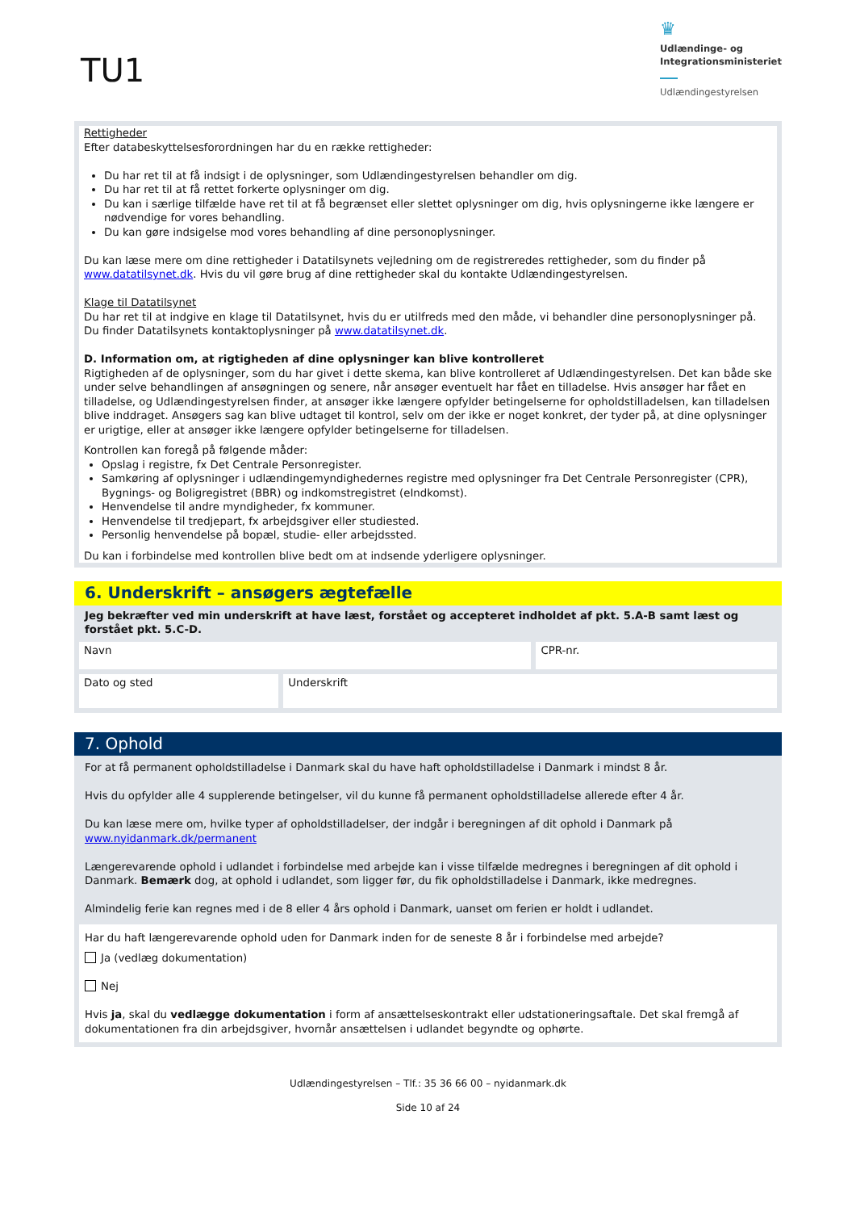TU1
♛
Udlændinge- og
Integrationsministeriet
Udlændingestyrelsen
Rettigheder
Efter databeskyttelsesforordningen har du en række rettigheder:
Du har ret til at få indsigt i de oplysninger, som Udlændingestyrelsen behandler om dig.
Du har ret til at få rettet forkerte oplysninger om dig.
Du kan i særlige tilfælde have ret til at få begrænset eller slettet oplysninger om dig, hvis oplysningerne ikke længere er nødvendige for vores behandling.
Du kan gøre indsigelse mod vores behandling af dine personoplysninger.
Du kan læse mere om dine rettigheder i Datatilsynets vejledning om de registreredes rettigheder, som du finder på www.datatilsynet.dk. Hvis du vil gøre brug af dine rettigheder skal du kontakte Udlændingestyrelsen.
Klage til Datatilsynet
Du har ret til at indgive en klage til Datatilsynet, hvis du er utilfreds med den måde, vi behandler dine personoplysninger på. Du finder Datatilsynets kontaktoplysninger på www.datatilsynet.dk.
D. Information om, at rigtigheden af dine oplysninger kan blive kontrolleret
Rigtigheden af de oplysninger, som du har givet i dette skema, kan blive kontrolleret af Udlændingestyrelsen. Det kan både ske under selve behandlingen af ansøgningen og senere, når ansøger eventuelt har fået en tilladelse. Hvis ansøger har fået en tilladelse, og Udlændingestyrelsen finder, at ansøger ikke længere opfylder betingelserne for opholdstilladelsen, kan tilladelsen blive inddraget. Ansøgers sag kan blive udtaget til kontrol, selv om der ikke er noget konkret, der tyder på, at dine oplysninger er urigtige, eller at ansøger ikke længere opfylder betingelserne for tilladelsen.
Kontrollen kan foregå på følgende måder:
Opslag i registre, fx Det Centrale Personregister.
Samkøring af oplysninger i udlændingemyndighedernes registre med oplysninger fra Det Centrale Personregister (CPR), Bygnings- og Boligregistret (BBR) og indkomstregistret (eIndkomst).
Henvendelse til andre myndigheder, fx kommuner.
Henvendelse til tredjepart, fx arbejdsgiver eller studiested.
Personlig henvendelse på bopæl, studie- eller arbejdssted.
Du kan i forbindelse med kontrollen blive bedt om at indsende yderligere oplysninger.
6. Underskrift – ansøgers ægtefælle
Jeg bekræfter ved min underskrift at have læst, forstået og accepteret indholdet af pkt. 5.A-B samt læst og forstået pkt. 5.C-D.
| Navn | | CPR-nr. |
| Dato og sted | Underskrift | |
7. Ophold
For at få permanent opholdstilladelse i Danmark skal du have haft opholdstilladelse i Danmark i mindst 8 år.
Hvis du opfylder alle 4 supplerende betingelser, vil du kunne få permanent opholdstilladelse allerede efter 4 år.
Du kan læse mere om, hvilke typer af opholdstilladelser, der indgår i beregningen af dit ophold i Danmark på www.nyidanmark.dk/permanent
Længerevarende ophold i udlandet i forbindelse med arbejde kan i visse tilfælde medregnes i beregningen af dit ophold i Danmark. Bemærk dog, at ophold i udlandet, som ligger før, du fik opholdstilladelse i Danmark, ikke medregnes.
Almindelig ferie kan regnes med i de 8 eller 4 års ophold i Danmark, uanset om ferien er holdt i udlandet.
Har du haft længerevarende ophold uden for Danmark inden for de seneste 8 år i forbindelse med arbejde?
Ja (vedlæg dokumentation)
Nej
Hvis ja, skal du vedlægge dokumentation i form af ansættelseskontrakt eller udstationeringsaftale. Det skal fremgå af dokumentationen fra din arbejdsgiver, hvornår ansættelsen i udlandet begyndte og ophørte.
Udlændingestyrelsen – Tlf.: 35 36 66 00 – nyidanmark.dk
Side 10 af 24